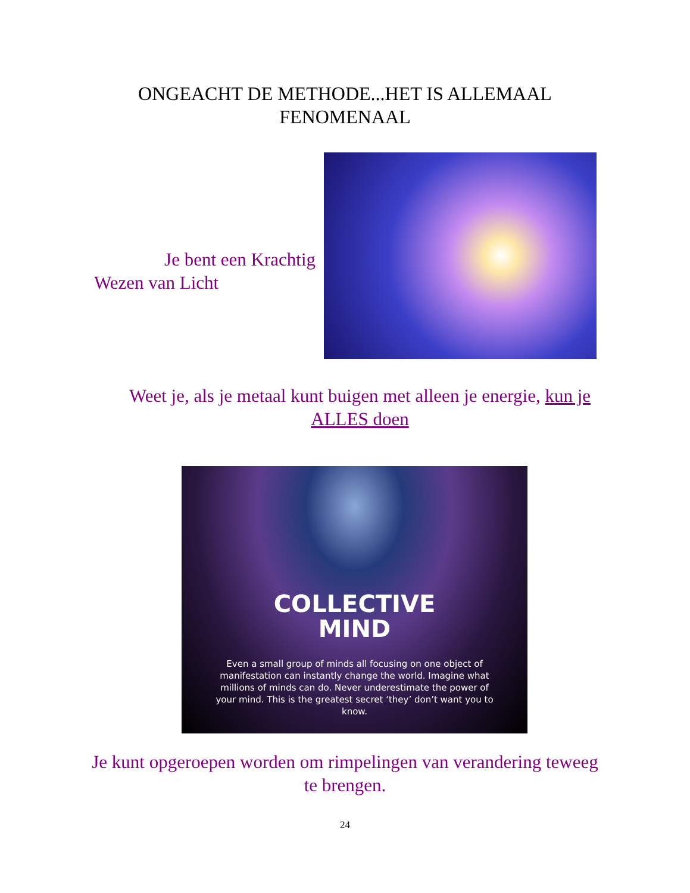ONGEACHT DE METHODE...HET IS ALLEMAAL FENOMENAAL
Je bent een Krachtig
Wezen van Licht
Weet je, als je metaal kunt buigen met alleen je energie, kun je ALLES doen
COLLECTIVE
MIND
Even a small group of minds all focusing on one object of manifestation can instantly change the world. Imagine what millions of minds can do. Never underestimate the power of your mind. This is the greatest secret ‘they’ don’t want you to know.
Je kunt opgeroepen worden om rimpelingen van verandering teweeg te brengen.
24